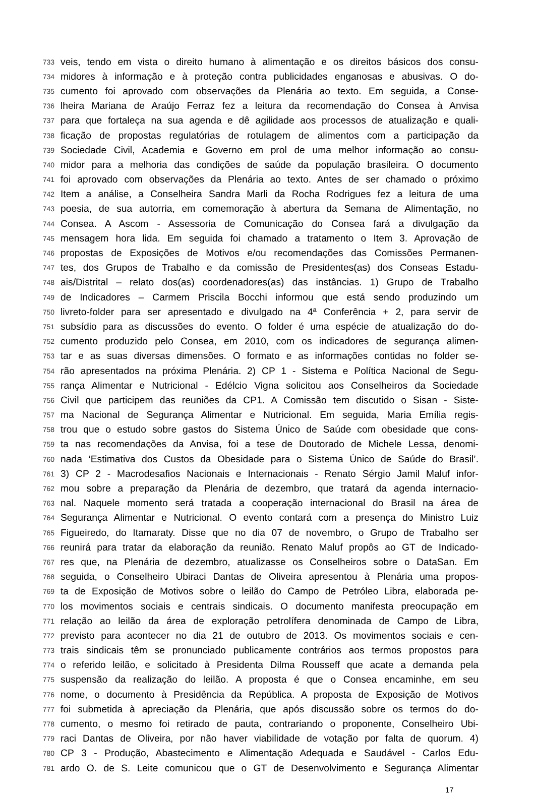733 veis, tendo em vista o direito humano à alimentação e os direitos básicos dos consu-
734 midores à informação e à proteção contra publicidades enganosas e abusivas. O do-
735 cumento foi aprovado com observações da Plenária ao texto. Em seguida, a Conse-
736 lheira Mariana de Araújo Ferraz fez a leitura da recomendação do Consea à Anvisa
737 para que fortaleça na sua agenda e dê agilidade aos processos de atualização e quali-
738 ficação de propostas regulatórias de rotulagem de alimentos com a participação da
739 Sociedade Civil, Academia e Governo em prol de uma melhor informação ao consu-
740 midor para a melhoria das condições de saúde da população brasileira. O documento
741 foi aprovado com observações da Plenária ao texto. Antes de ser chamado o próximo
742 Item a análise, a Conselheira Sandra Marli da Rocha Rodrigues fez a leitura de uma
743 poesia, de sua autorria, em comemoração à abertura da Semana de Alimentação, no
744 Consea. A Ascom - Assessoria de Comunicação do Consea fará a divulgação da
745 mensagem hora lida. Em seguida foi chamado a tratamento o Item 3. Aprovação de
746 propostas de Exposições de Motivos e/ou recomendações das Comissões Permanen-
747 tes, dos Grupos de Trabalho e da comissão de Presidentes(as) dos Conseas Estadu-
748 ais/Distrital – relato dos(as) coordenadores(as) das instâncias. 1) Grupo de Trabalho
749 de Indicadores – Carmem Priscila Bocchi informou que está sendo produzindo um
750 livreto-folder para ser apresentado e divulgado na 4ª Conferência + 2, para servir de
751 subsídio para as discussões do evento. O folder é uma espécie de atualização do do-
752 cumento produzido pelo Consea, em 2010, com os indicadores de segurança alimen-
753 tar e as suas diversas dimensões. O formato e as informações contidas no folder se-
754 rão apresentados na próxima Plenária. 2) CP 1 - Sistema e Política Nacional de Segu-
755 rança Alimentar e Nutricional - Edélcio Vigna solicitou aos Conselheiros da Sociedade
756 Civil que participem das reuniões da CP1. A Comissão tem discutido o Sisan - Siste-
757 ma Nacional de Segurança Alimentar e Nutricional. Em seguida, Maria Emília regis-
758 trou que o estudo sobre gastos do Sistema Único de Saúde com obesidade que cons-
759 ta nas recomendações da Anvisa, foi a tese de Doutorado de Michele Lessa, denomi-
760 nada ‘Estimativa dos Custos da Obesidade para o Sistema Único de Saúde do Brasil’.
761 3) CP 2 - Macrodesafios Nacionais e Internacionais - Renato Sérgio Jamil Maluf infor-
762 mou sobre a preparação da Plenária de dezembro, que tratará da agenda internacio-
763 nal. Naquele momento será tratada a cooperação internacional do Brasil na área de
764 Segurança Alimentar e Nutricional. O evento contará com a presença do Ministro Luiz
765 Figueiredo, do Itamaraty. Disse que no dia 07 de novembro, o Grupo de Trabalho ser
766 reunirá para tratar da elaboração da reunião. Renato Maluf propôs ao GT de Indicado-
767 res que, na Plenária de dezembro, atualizasse os Conselheiros sobre o DataSan. Em
768 seguida, o Conselheiro Ubiraci Dantas de Oliveira apresentou à Plenária uma propos-
769 ta de Exposição de Motivos sobre o leilão do Campo de Petróleo Libra, elaborada pe-
770 los movimentos sociais e centrais sindicais. O documento manifesta preocupação em
771 relação ao leilão da área de exploração petrolífera denominada de Campo de Libra,
772 previsto para acontecer no dia 21 de outubro de 2013. Os movimentos sociais e cen-
773 trais sindicais têm se pronunciado publicamente contrários aos termos propostos para
774 o referido leilão, e solicitado à Presidenta Dilma Rousseff que acate a demanda pela
775 suspensão da realização do leilão. A proposta é que o Consea encaminhe, em seu
776 nome, o documento à Presidência da República. A proposta de Exposição de Motivos
777 foi submetida à apreciação da Plenária, que após discussão sobre os termos do do-
778 cumento, o mesmo foi retirado de pauta, contrariando o proponente, Conselheiro Ubi-
779 raci Dantas de Oliveira, por não haver viabilidade de votação por falta de quorum. 4)
780 CP 3 - Produção, Abastecimento e Alimentação Adequada e Saudável - Carlos Edu-
781 ardo O. de S. Leite comunicou que o GT de Desenvolvimento e Segurança Alimentar
17